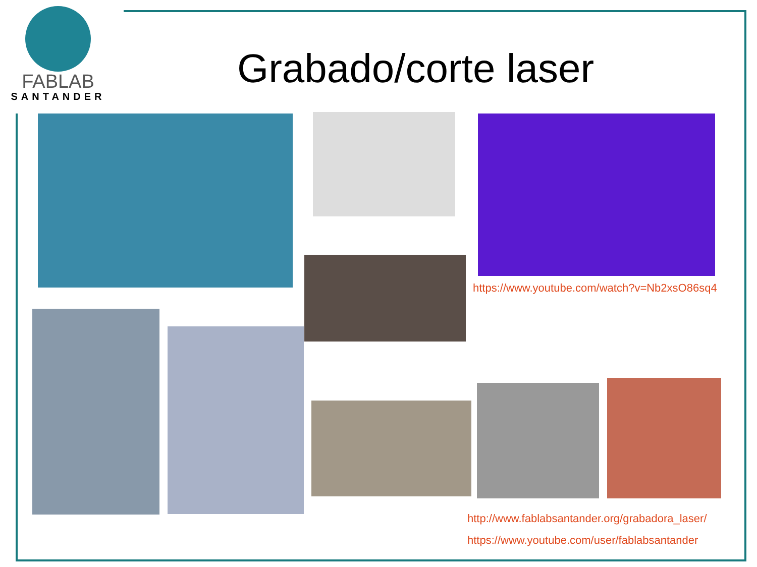FABLAB
SANTANDER
Grabado/corte laser
https://www.youtube.com/watch?v=Nb2xsO86sq4
http://www.fablabsantander.org/grabadora_laser/
https://www.youtube.com/user/fablabsantander